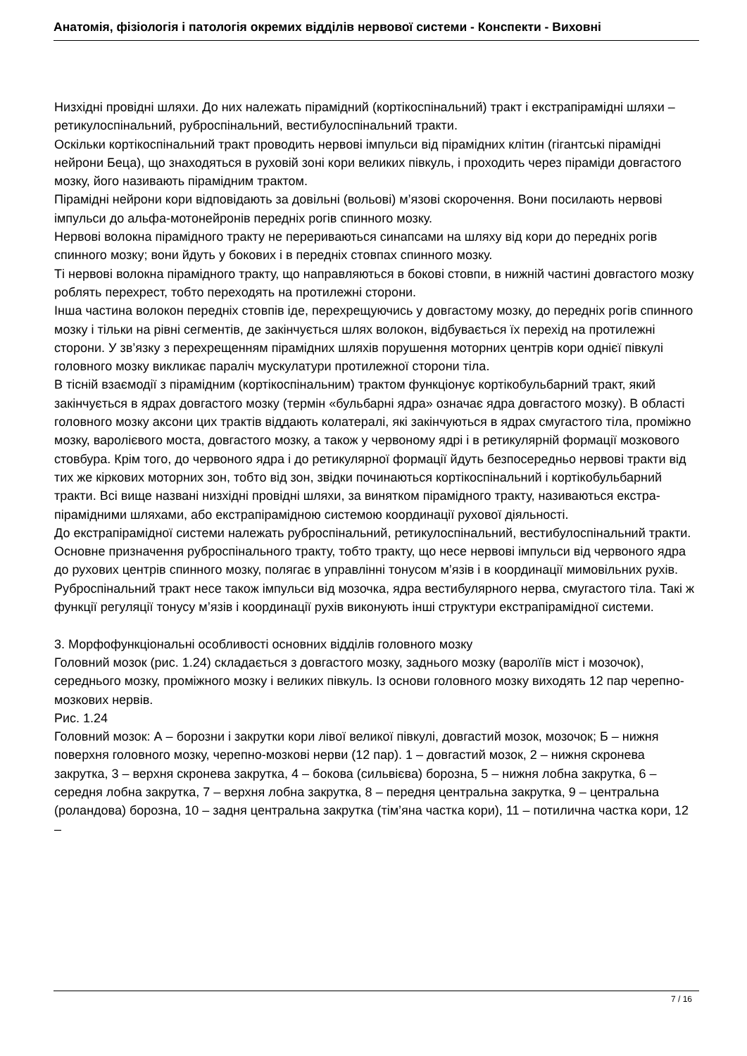Анатомія, фізіологія і патологія окремих відділів нервової системи - Конспекти - Виховні
Низхідні провідні шляхи. До них належать пірамідний (кортікоспінальний) тракт і екстрапірамідні шляхи – ретикулоспінальний, руброспінальний, вестибулоспінальний тракти.
Оскільки кортікоспінальний тракт проводить нервові імпульси від пірамідних клітин (гігантські пірамідні нейрони Беца), що знаходяться в руховій зоні кори великих півкуль, і проходить через піраміди довгастого мозку, його називають пірамідним трактом.
Пірамідні нейрони кори відповідають за довільні (вольові) м’язові скорочення. Вони посилають нервові імпульси до альфа-мотонейронів передніх рогів спинного мозку.
Нервові волокна пірамідного тракту не перериваються синапсами на шляху від кори до передніх рогів спинного мозку; вони йдуть у бокових і в передніх стовпах спинного мозку.
Ті нервові волокна пірамідного тракту, що направляються в бокові стовпи, в нижній частині довгастого мозку роблять перехрест, тобто переходять на протилежні сторони.
Інша частина волокон передніх стовпів іде, перехрещуючись у довгастому мозку, до передніх рогів спинного мозку і тільки на рівні сегментів, де закінчується шлях волокон, відбувається їх перехід на протилежні сторони. У зв’язку з перехрещенням пірамідних шляхів порушення моторних центрів кори однієї півкулі головного мозку викликає параліч мускулатури протилежної сторони тіла.
В тісній взаємодії з пірамідним (кортікоспінальним) трактом функціонує кортікобульбарний тракт, який закінчується в ядрах довгастого мозку (термін «бульбарні ядра» означає ядра довгастого мозку). В області головного мозку аксони цих трактів віддають колатералі, які закінчуються в ядрах смугастого тіла, проміжно мозку, варолієвого моста, довгастого мозку, а також у червоному ядрі і в ретикулярній формації мозкового стовбура. Крім того, до червоного ядра і до ретикулярної формації йдуть безпосередньо нервові тракти від тих же кіркових моторних зон, тобто від зон, звідки починаються кортікоспінальний і кортікобульбарний тракти. Всі вище названі низхідні провідні шляхи, за винятком пірамідного тракту, називаються екстра-пірамідними шляхами, або екстрапірамідною системою координації рухової діяльності.
До екстрапірамідної системи належать руброспінальний, ретикулоспінальний, вестибулоспінальний тракти. Основне призначення руброспінального тракту, тобто тракту, що несе нервові імпульси від червоного ядра до рухових центрів спинного мозку, полягає в управлінні тонусом м’язів і в координації мимовільних рухів. Руброспінальний тракт несе також імпульси від мозочка, ядра вестибулярного нерва, смугастого тіла. Такі ж функції регуляції тонусу м’язів і координації рухів виконують інші структури екстрапірамідної системи.
3. Морфофункціональні особливості основних відділів головного мозку
Головний мозок (рис. 1.24) складається з довгастого мозку, заднього мозку (варолїїв міст і мозочок), середнього мозку, проміжного мозку і великих півкуль. Із основи головного мозку виходять 12 пар черепно-мозкових нервів.
Рис. 1.24
Головний мозок: А – борозни і закрутки кори лівої великої півкулі, довгастий мозок, мозочок; Б – нижня поверхня головного мозку, черепно-мозкові нерви (12 пар). 1 – довгастий мозок, 2 – нижня скронева закрутка, 3 – верхня скронева закрутка, 4 – бокова (сильвієва) борозна, 5 – нижня лобна закрутка, 6 – середня лобна закрутка, 7 – верхня лобна закрутка, 8 – передня центральна закрутка, 9 – центральна (роландова) борозна, 10 – задня центральна закрутка (тім’яна частка кори), 11 – потилична частка кори, 12 –
7 / 16